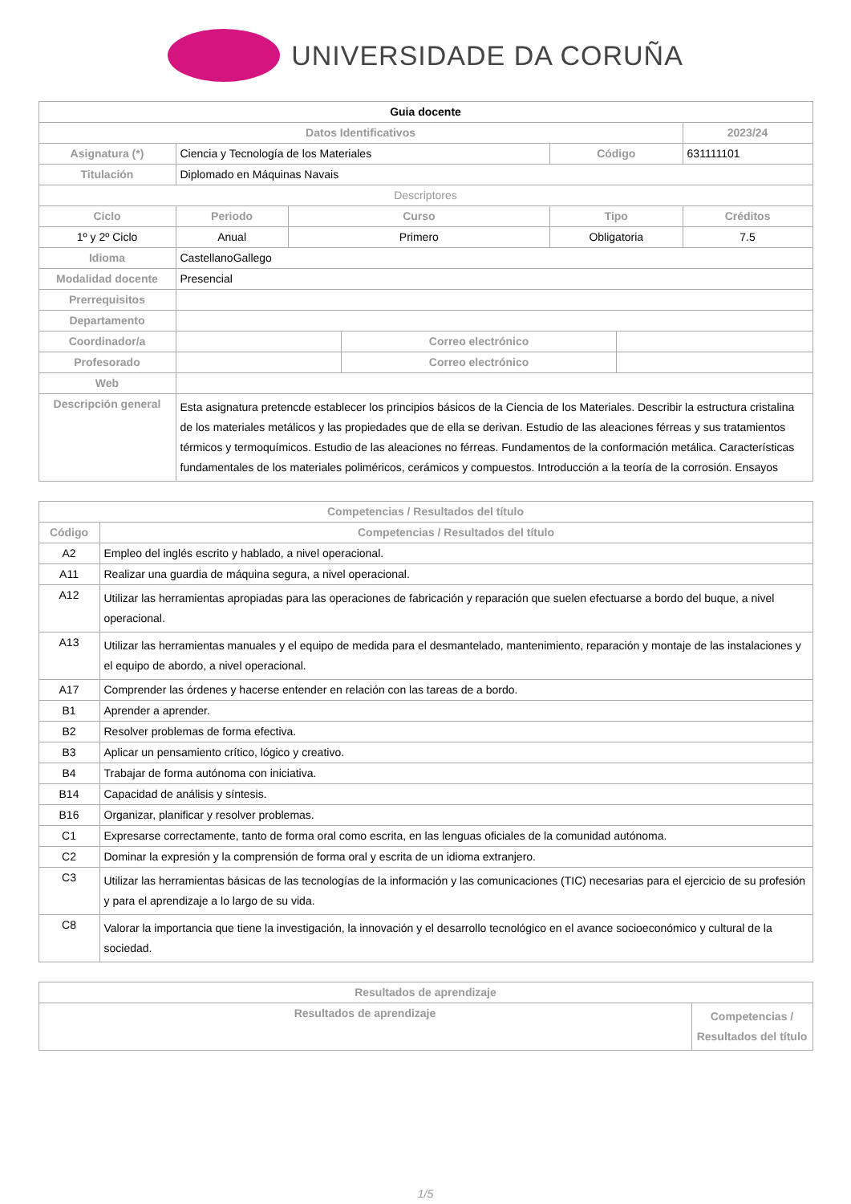UNIVERSIDADE DA CORUÑA
| Guia docente | | | | | | | |
| --- | --- | --- | --- | --- | --- | --- | --- |
| Datos Identificativos | | | | | | | 2023/24 |
| Asignatura (*) | Ciencia y Tecnología de los Materiales | | | | Código | | 631111101 |
| Titulación | Diplomado en Máquinas Navais | | | | | | |
| Descriptores | | | | | | | |
| Ciclo | | Periodo | Curso | | Tipo | | Créditos |
| 1º y 2º Ciclo | | Anual | Primero | | Obligatoria | | 7.5 |
| Idioma | CastellanoGallego | | | | | | |
| Modalidad docente | Presencial | | | | | | |
| Prerrequisitos | | | | | | | |
| Departamento | | | | | | | |
| Coordinador/a | | | | Correo electrónico | | | |
| Profesorado | | | | Correo electrónico | | | |
| Web | | | | | | | |
| Descripción general | Esta asignatura pretencde establecer los principios básicos de la Ciencia de los Materiales. Describir la estructura cristalina de los materiales metálicos y las propiedades que de ella se derivan. Estudio de las aleaciones férreas y sus tratamientos térmicos y termoquímicos. Estudio de las aleaciones no férreas. Fundamentos de la conformación metálica. Características fundamentales de los materiales poliméricos, cerámicos y compuestos. Introducción a la teoría de la corrosión. Ensayos | | | | | | |
| Competencias / Resultados del título | |
| --- | --- |
| Código | Competencias / Resultados del título |
| A2 | Empleo del inglés escrito y hablado, a nivel operacional. |
| A11 | Realizar una guardia de máquina segura, a nivel operacional. |
| A12 | Utilizar las herramientas apropiadas para las operaciones de fabricación y reparación que suelen efectuarse a bordo del buque, a nivel operacional. |
| A13 | Utilizar las herramientas manuales y el equipo de medida para el desmantelado, mantenimiento, reparación y montaje de las instalaciones y el equipo de abordo, a nivel operacional. |
| A17 | Comprender las órdenes y hacerse entender en relación con las tareas de a bordo. |
| B1 | Aprender a aprender. |
| B2 | Resolver problemas de forma efectiva. |
| B3 | Aplicar un pensamiento crítico, lógico y creativo. |
| B4 | Trabajar de forma autónoma con iniciativa. |
| B14 | Capacidad de análisis y síntesis. |
| B16 | Organizar, planificar y resolver problemas. |
| C1 | Expresarse correctamente, tanto de forma oral como escrita, en las lenguas oficiales de la comunidad autónoma. |
| C2 | Dominar la expresión y la comprensión de forma oral y escrita de un idioma extranjero. |
| C3 | Utilizar las herramientas básicas de las tecnologías de la información y las comunicaciones (TIC) necesarias para el ejercicio de su profesión y para el aprendizaje a lo largo de su vida. |
| C8 | Valorar la importancia que tiene la investigación, la innovación y el desarrollo tecnológico en el avance socioeconómico y cultural de la sociedad. |
| Resultados de aprendizaje | |
| --- | --- |
| Resultados de aprendizaje | Competencias / Resultados del título |
1/5